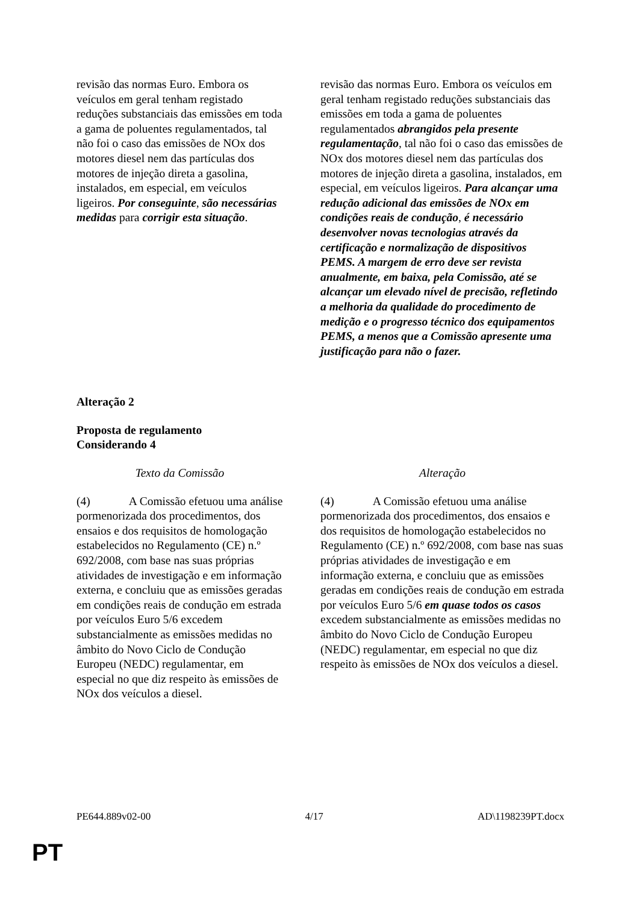| revisão das normas Euro. Embora os veículos em geral tenham registado reduções substanciais das emissões em toda a gama de poluentes regulamentados, tal não foi o caso das emissões de NOx dos motores diesel nem das partículas dos motores de injeção direta a gasolina, instalados, em especial, em veículos ligeiros. Por conseguinte , são necessárias medidas para corrigir esta situação . | revisão das normas Euro. Embora os veículos em geral tenham registado reduções substanciais das emissões em toda a gama de poluentes regulamentados abrangidos pela presente regulamentação , tal não foi o caso das emissões de NOx dos motores diesel nem das partículas dos motores de injeção direta a gasolina, instalados, em especial, em veículos ligeiros. Para alcançar uma redução adicional das emissões de NOx em condições reais de condução , é necessário desenvolver novas tecnologias através da certificação e normalização de dispositivos PEMS. A margem de erro deve ser revista anualmente, em baixa, pela Comissão, até se alcançar um elevado nível de precisão, refletindo a melhoria da qualidade do procedimento de medição e o progresso técnico dos equipamentos PEMS, a menos que a Comissão apresente uma justificação para não o fazer. |
Alteração 2
Proposta de regulamento
Considerando 4
| Texto da Comissão | Alteração |
| (4) A Comissão efetuou uma análise pormenorizada dos procedimentos, dos ensaios e dos requisitos de homologação estabelecidos no Regulamento (CE) n.º 692/2008, com base nas suas próprias atividades de investigação e em informação externa, e concluiu que as emissões geradas em condições reais de condução em estrada por veículos Euro 5/6 excedem substancialmente as emissões medidas no âmbito do Novo Ciclo de Condução Europeu (NEDC) regulamentar, em especial no que diz respeito às emissões de NOx dos veículos a diesel. | (4) A Comissão efetuou uma análise pormenorizada dos procedimentos, dos ensaios e dos requisitos de homologação estabelecidos no Regulamento (CE) n.º 692/2008, com base nas suas próprias atividades de investigação e em informação externa, e concluiu que as emissões geradas em condições reais de condução em estrada por veículos Euro 5/6 em quase todos os casos excedem substancialmente as emissões medidas no âmbito do Novo Ciclo de Condução Europeu (NEDC) regulamentar, em especial no que diz respeito às emissões de NOx dos veículos a diesel. |
PE644.889v02-00 4/17 AD\1198239PT.docx
PT